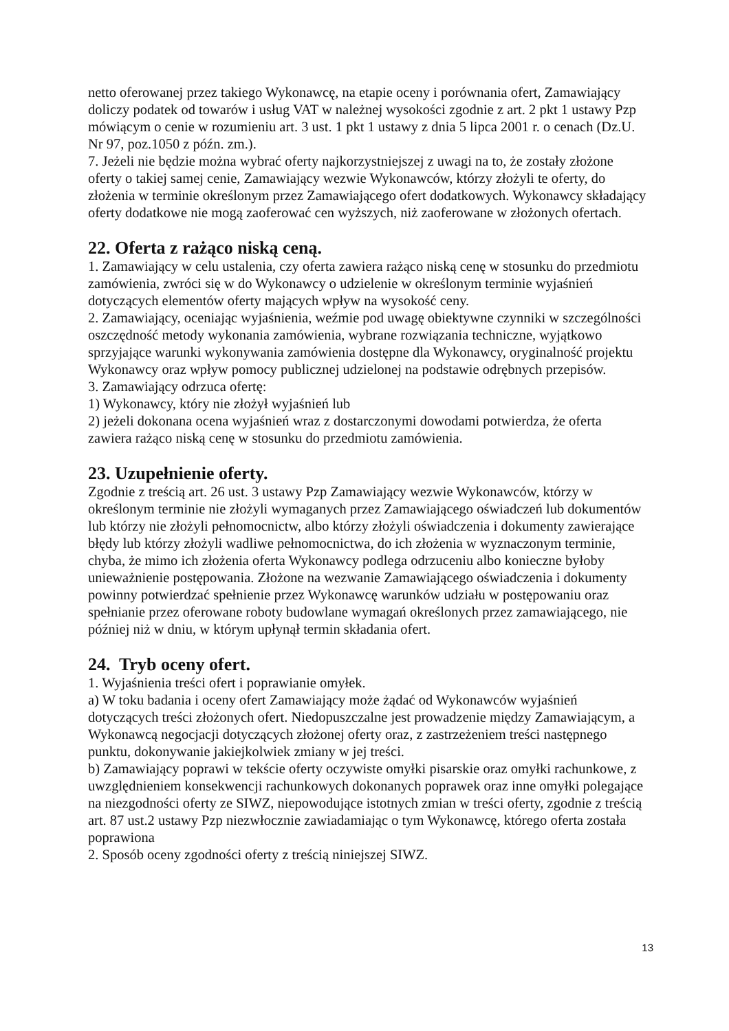netto oferowanej przez takiego Wykonawcę, na etapie oceny i porównania ofert, Zamawiający doliczy podatek od towarów i usług VAT w należnej wysokości zgodnie z art. 2 pkt 1 ustawy Pzp mówiącym o cenie w rozumieniu art. 3 ust. 1 pkt 1 ustawy z dnia 5 lipca 2001 r. o cenach (Dz.U. Nr 97, poz.1050 z późn. zm.).
7. Jeżeli nie będzie można wybrać oferty najkorzystniejszej z uwagi na to, że zostały złożone oferty o takiej samej cenie, Zamawiający wezwie Wykonawców, którzy złożyli te oferty, do złożenia w terminie określonym przez Zamawiającego ofert dodatkowych. Wykonawcy składający oferty dodatkowe nie mogą zaoferować cen wyższych, niż zaoferowane w złożonych ofertach.
22. Oferta z rażąco niską ceną.
1. Zamawiający w celu ustalenia, czy oferta zawiera rażąco niską cenę w stosunku do przedmiotu zamówienia, zwróci się w do Wykonawcy o udzielenie w określonym terminie wyjaśnień dotyczących elementów oferty mających wpływ na wysokość ceny.
2. Zamawiający, oceniając wyjaśnienia, weźmie pod uwagę obiektywne czynniki w szczególności oszczędność metody wykonania zamówienia, wybrane rozwiązania techniczne, wyjątkowo sprzyjające warunki wykonywania zamówienia dostępne dla Wykonawcy, oryginalność projektu Wykonawcy oraz wpływ pomocy publicznej udzielonej na podstawie odrębnych przepisów.
3. Zamawiający odrzuca ofertę:
1) Wykonawcy, który nie złożył wyjaśnień lub
2) jeżeli dokonana ocena wyjaśnień wraz z dostarczonymi dowodami potwierdza, że oferta zawiera rażąco niską cenę w stosunku do przedmiotu zamówienia.
23. Uzupełnienie oferty.
Zgodnie z treścią art. 26 ust. 3 ustawy Pzp Zamawiający wezwie Wykonawców, którzy w określonym terminie nie złożyli wymaganych przez Zamawiającego oświadczeń lub dokumentów lub którzy nie złożyli pełnomocnictw, albo którzy złożyli oświadczenia i dokumenty zawierające błędy lub którzy złożyli wadliwe pełnomocnictwa, do ich złożenia w wyznaczonym terminie, chyba, że mimo ich złożenia oferta Wykonawcy podlega odrzuceniu albo konieczne byłoby unieważnienie postępowania. Złożone na wezwanie Zamawiającego oświadczenia i dokumenty powinny potwierdzać spełnienie przez Wykonawcę warunków udziału w postępowaniu oraz spełnianie przez oferowane roboty budowlane wymagań określonych przez zamawiającego, nie później niż w dniu, w którym upłynął termin składania ofert.
24. Tryb oceny ofert.
1. Wyjaśnienia treści ofert i poprawianie omyłek.
a) W toku badania i oceny ofert Zamawiający może żądać od Wykonawców wyjaśnień dotyczących treści złożonych ofert. Niedopuszczalne jest prowadzenie między Zamawiającym, a Wykonawcą negocjacji dotyczących złożonej oferty oraz, z zastrzeżeniem treści następnego punktu, dokonywanie jakiejkolwiek zmiany w jej treści.
b) Zamawiający poprawi w tekście oferty oczywiste omyłki pisarskie oraz omyłki rachunkowe, z uwzględnieniem konsekwencji rachunkowych dokonanych poprawek oraz inne omyłki polegające na niezgodności oferty ze SIWZ, niepowodujące istotnych zmian w treści oferty, zgodnie z treścią art. 87 ust.2 ustawy Pzp niezwłocznie zawiadamiając o tym Wykonawcę, którego oferta została poprawiona
2. Sposób oceny zgodności oferty z treścią niniejszej SIWZ.
13